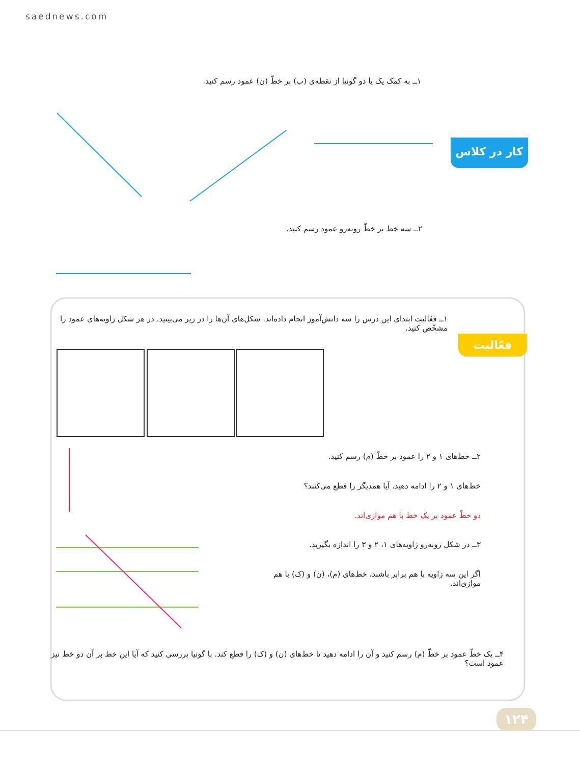saednews.com
کار در کلاس
۱ــ به کمک یک یا دو گونیا از نقطه‌ی (ب) بر خطّ (ن) عمود رسم کنید.
۲ــ سه خط بر خطّ روبه‌رو عمود رسم کنید.
فعّالیت
۱ــ فعّالیت ابتدای این درس را سه دانش‌آموز انجام داده‌اند. شکل‌های آن‌ها را در زیر می‌بینید. در هر شکل زاویه‌های عمود را مشخّص کنید.
۲ــ خط‌های ۱ و ۲ را عمود بر خطّ (م) رسم کنید.
خط‌های ۱ و ۲ را ادامه دهید. آیا همدیگر را قطع می‌کنند؟
دو خطّ عمود بر یک خط با هم موازی‌اند.
۳ــ در شکل روبه‌رو زاویه‌های ۱، ۲ و ۳ را اندازه بگیرید.
اگر این سه زاویه با هم برابر باشند، خط‌های (م)، (ن) و (ک) با هم موازی‌اند.
۴ــ یک خطّ عمود بر خطّ (م) رسم کنید و آن را ادامه دهید تا خط‌های (ن) و (ک) را قطع کند. با گونیا بررسی کنید که آیا این خط بر آن دو خط نیز عمود است؟
۱۲۴